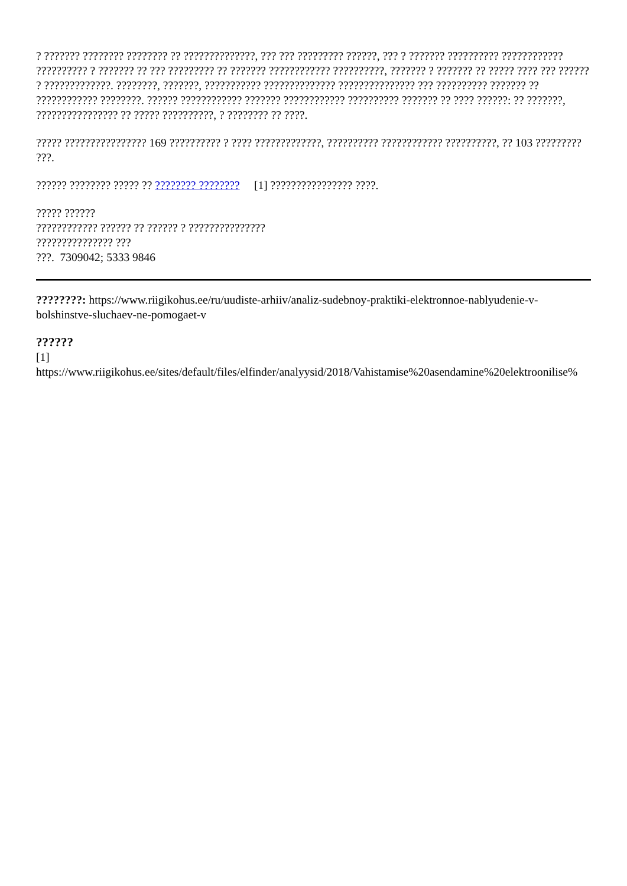? ??????? ???????? ???????? ?? ??????????????, ??? ??? ????????? ??????, ??? ? ??????? ?????????? ???????????? ?????????? ? ??????? ?? ??? ????????? ?? ??????? ???????????? ??????????, ??????? ? ??????? ?? ????? ???? ??? ?????? ? ?????????????. ????????, ???????, ??????????? ?????????????? ??????????????? ??? ?????????? ??????? ?? ???????????? ????????. ?????? ???????????? ??????? ???????????? ?????????? ??????? ?? ???? ??????: ?? ???????, ???????????????? ?? ????? ??????????, ? ???????? ?? ????.
????? ???????????????? 169 ?????????? ? ???? ?????????????, ?????????? ???????????? ??????????, ?? 103 ????????? ???.
?????? ???????? ????? ?? ???????? ???????? [1] ???????????????? ????.
????? ??????
???????????? ?????? ?? ?????? ? ???????????????
??????????????? ???
???. 7309042; 5333 9846
????????: https://www.riigikohus.ee/ru/uudiste-arhiiv/analiz-sudebnoy-praktiki-elektronnoe-nablyudenie-v-bolshinstve-sluchaev-ne-pomogaet-v
??????
[1]
https://www.riigikohus.ee/sites/default/files/elfinder/analyysid/2018/Vahistamise%20asendamine%20elektroonilise%